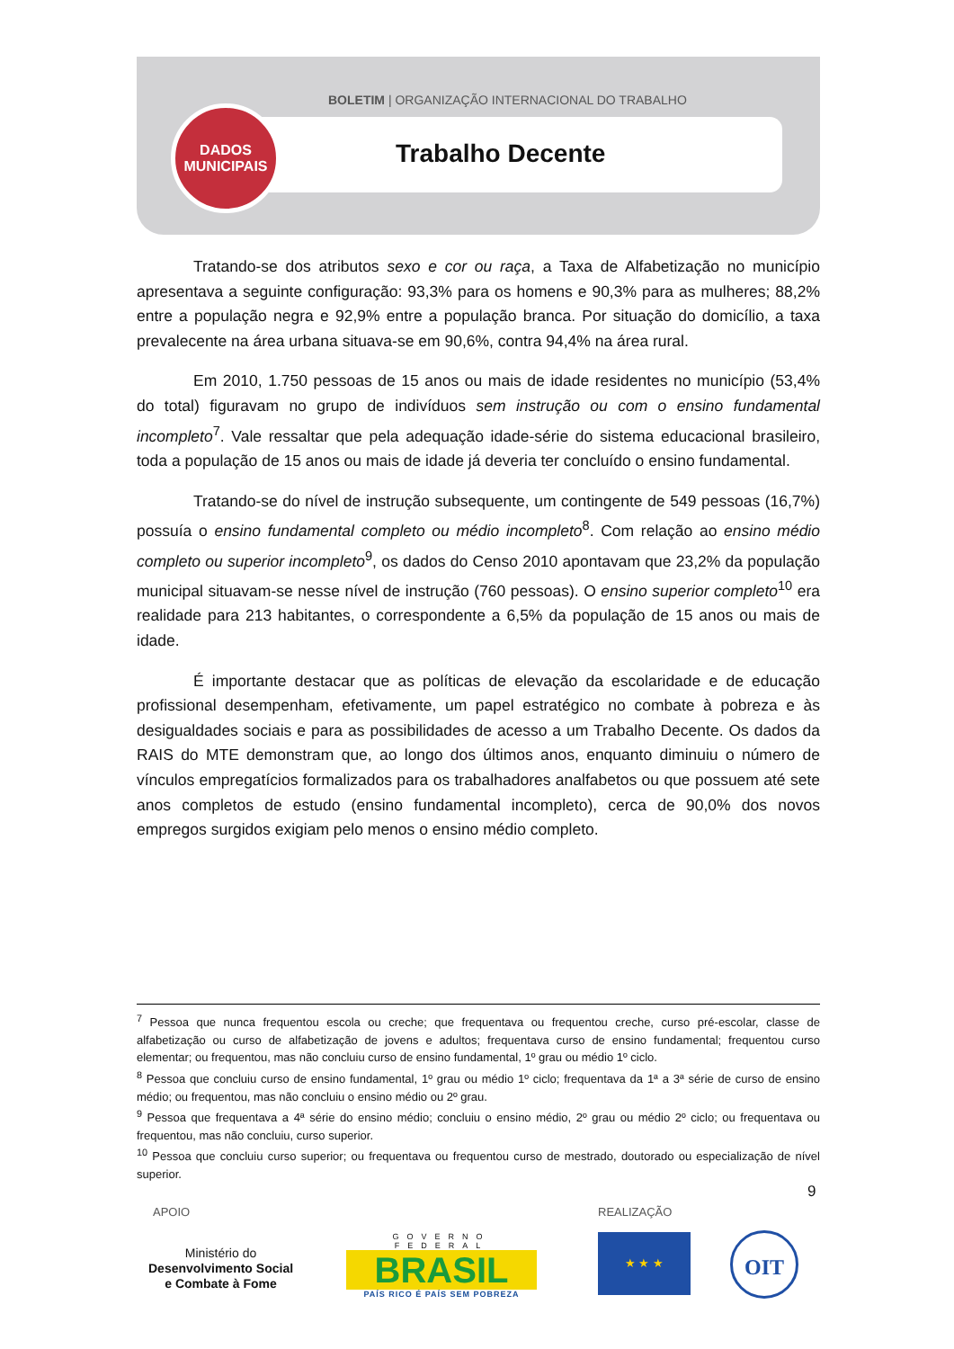BOLETIM | ORGANIZAÇÃO INTERNACIONAL DO TRABALHO
DADOS
MUNICIPAIS
Trabalho Decente
Tratando-se dos atributos sexo e cor ou raça, a Taxa de Alfabetização no município apresentava a seguinte configuração: 93,3% para os homens e 90,3% para as mulheres; 88,2% entre a população negra e 92,9% entre a população branca. Por situação do domicílio, a taxa prevalecente na área urbana situava-se em 90,6%, contra 94,4% na área rural.
Em 2010, 1.750 pessoas de 15 anos ou mais de idade residentes no município (53,4% do total) figuravam no grupo de indivíduos sem instrução ou com o ensino fundamental incompleto<sup>7</sup>. Vale ressaltar que pela adequação idade-série do sistema educacional brasileiro, toda a população de 15 anos ou mais de idade já deveria ter concluído o ensino fundamental.
Tratando-se do nível de instrução subsequente, um contingente de 549 pessoas (16,7%) possuía o ensino fundamental completo ou médio incompleto<sup>8</sup>. Com relação ao ensino médio completo ou superior incompleto<sup>9</sup>, os dados do Censo 2010 apontavam que 23,2% da população municipal situavam-se nesse nível de instrução (760 pessoas). O ensino superior completo<sup>10</sup> era realidade para 213 habitantes, o correspondente a 6,5% da população de 15 anos ou mais de idade.
É importante destacar que as políticas de elevação da escolaridade e de educação profissional desempenham, efetivamente, um papel estratégico no combate à pobreza e às desigualdades sociais e para as possibilidades de acesso a um Trabalho Decente. Os dados da RAIS do MTE demonstram que, ao longo dos últimos anos, enquanto diminuiu o número de vínculos empregatícios formalizados para os trabalhadores analfabetos ou que possuem até sete anos completos de estudo (ensino fundamental incompleto), cerca de 90,0% dos novos empregos surgidos exigiam pelo menos o ensino médio completo.
<sup>7</sup> Pessoa que nunca frequentou escola ou creche; que frequentava ou frequentou creche, curso pré-escolar, classe de alfabetização ou curso de alfabetização de jovens e adultos; frequentava curso de ensino fundamental; frequentou curso elementar; ou frequentou, mas não concluiu curso de ensino fundamental, 1º grau ou médio 1º ciclo.
<sup>8</sup> Pessoa que concluiu curso de ensino fundamental, 1º grau ou médio 1º ciclo; frequentava da 1ª a 3ª série de curso de ensino médio; ou frequentou, mas não concluiu o ensino médio ou 2º grau.
<sup>9</sup> Pessoa que frequentava a 4ª série do ensino médio; concluiu o ensino médio, 2º grau ou médio 2º ciclo; ou frequentava ou frequentou, mas não concluiu, curso superior.
<sup>10</sup> Pessoa que concluiu curso superior; ou frequentava ou frequentou curso de mestrado, doutorado ou especialização de nível superior.
9
APOIO REALIZAÇÃO
Ministério do
Desenvolvimento Social
e Combate à Fome
GOVERNO FEDERAL
BRASIL
PAÍS RICO É PAÍS SEM POBREZA
★ ★ ★ OIT